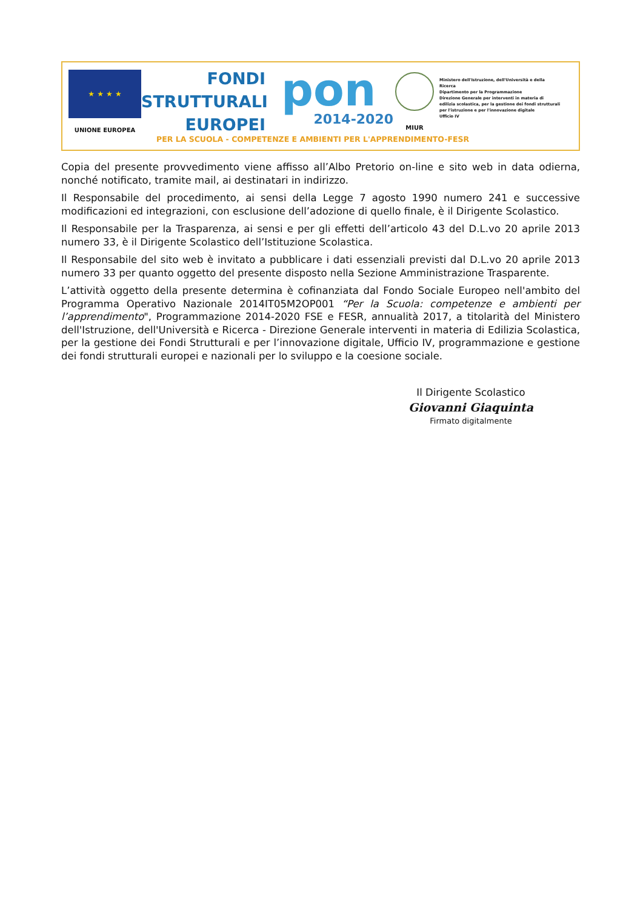★ ★ ★ ★
UNIONE EUROPEA
FONDI
STRUTTURALI
EUROPEI
pon
2014-2020
MIUR
Ministero dell'Istruzione, dell'Università e della Ricerca
Dipartimento per la Programmazione
Direzione Generale per interventi in materia di edilizia scolastica, per la gestione dei fondi strutturali per l'istruzione e per l'innovazione digitale
Ufficio IV
PER LA SCUOLA - COMPETENZE E AMBIENTI PER L'APPRENDIMENTO-FESR
Copia del presente provvedimento viene affisso all’Albo Pretorio on-line e sito web in data odierna, nonché notificato, tramite mail, ai destinatari in indirizzo.
Il Responsabile del procedimento, ai sensi della Legge 7 agosto 1990 numero 241 e successive modificazioni ed integrazioni, con esclusione dell’adozione di quello finale, è il Dirigente Scolastico.
Il Responsabile per la Trasparenza, ai sensi e per gli effetti dell’articolo 43 del D.L.vo 20 aprile 2013 numero 33, è il Dirigente Scolastico dell’Istituzione Scolastica.
Il Responsabile del sito web è invitato a pubblicare i dati essenziali previsti dal D.L.vo 20 aprile 2013 numero 33 per quanto oggetto del presente disposto nella Sezione Amministrazione Trasparente.
L’attività oggetto della presente determina è cofinanziata dal Fondo Sociale Europeo nell'ambito del Programma Operativo Nazionale 2014IT05M2OP001 “Per la Scuola: competenze e ambienti per l’apprendimento", Programmazione 2014-2020 FSE e FESR, annualità 2017, a titolarità del Ministero dell'Istruzione, dell'Università e Ricerca - Direzione Generale interventi in materia di Edilizia Scolastica, per la gestione dei Fondi Strutturali e per l’innovazione digitale, Ufficio IV, programmazione e gestione dei fondi strutturali europei e nazionali per lo sviluppo e la coesione sociale.
Il Dirigente Scolastico
Giovanni Giaquinta
Firmato digitalmente